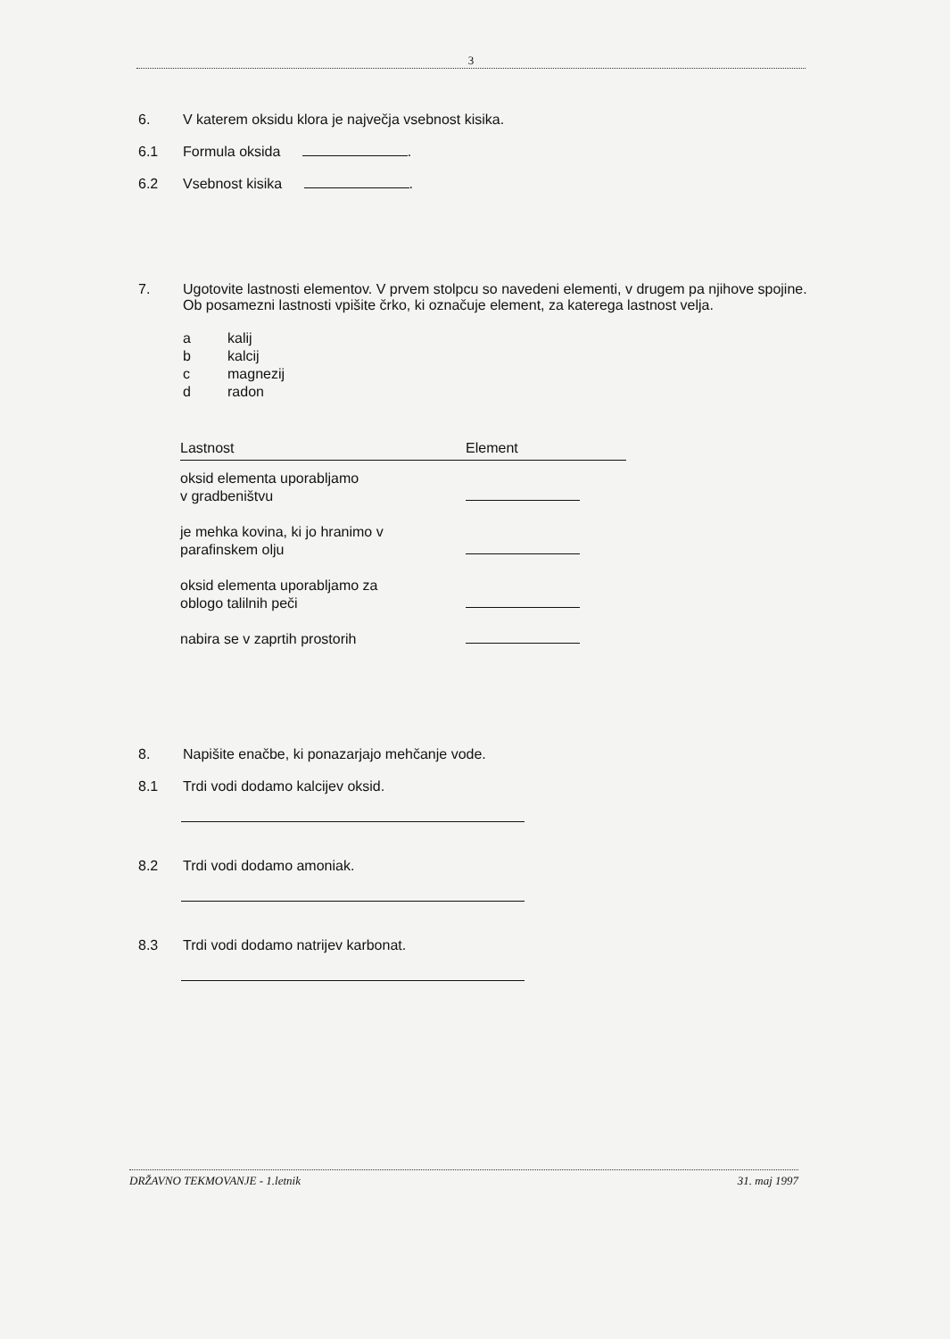3
6. V katerem oksidu klora je največja vsebnost kisika.
6.1 Formula oksida .
6.2 Vsebnost kisika .
7. Ugotovite lastnosti elementov. V prvem stolpcu so navedeni elementi, v drugem pa njihove spojine. Ob posamezni lastnosti vpišite črko, ki označuje element, za katerega lastnost velja.
a kalij
b kalcij
c magnezij
d radon
| Lastnost | Element |
| --- | --- |
| oksid elementa uporabljamo v gradbeništvu | |
| je mehka kovina, ki jo hranimo v parafinskem olju | |
| oksid elementa uporabljamo za oblogo talilnih peči | |
| nabira se v zaprtih prostorih | |
8. Napišite enačbe, ki ponazarjajo mehčanje vode.
8.1 Trdi vodi dodamo kalcijev oksid.
8.2 Trdi vodi dodamo amoniak.
8.3 Trdi vodi dodamo natrijev karbonat.
DRŽAVNO TEKMOVANJE - 1.letnik 31. maj 1997